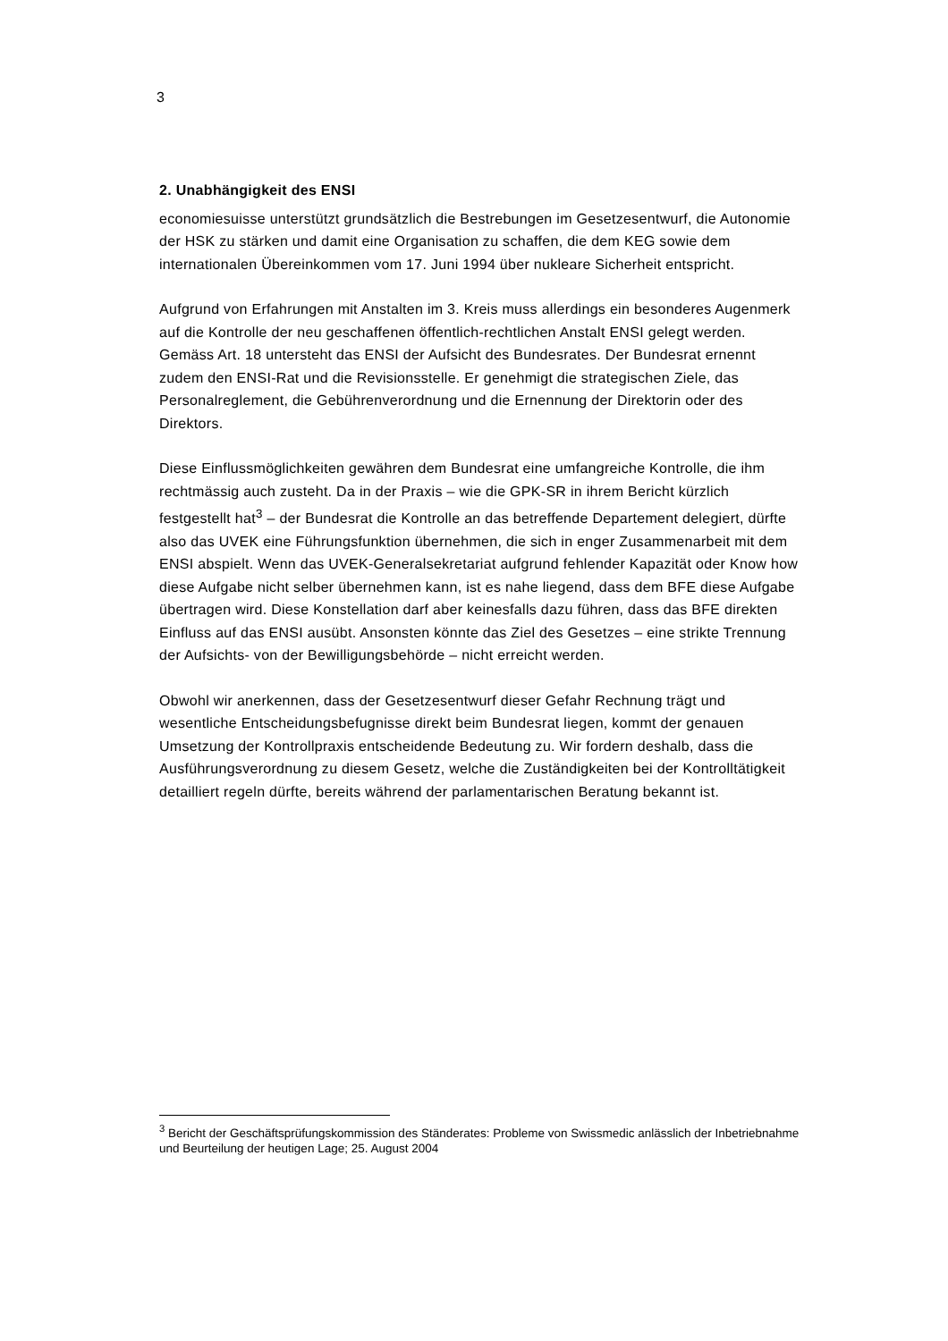3
2. Unabhängigkeit des ENSI
economiesuisse unterstützt grundsätzlich die Bestrebungen im Gesetzesentwurf, die Autonomie der HSK zu stärken und damit eine Organisation zu schaffen, die dem KEG sowie dem internationalen Übereinkommen vom 17. Juni 1994 über nukleare Sicherheit entspricht.
Aufgrund von Erfahrungen mit Anstalten im 3. Kreis muss allerdings ein besonderes Augenmerk auf die Kontrolle der neu geschaffenen öffentlich-rechtlichen Anstalt ENSI gelegt werden. Gemäss Art. 18 untersteht das ENSI der Aufsicht des Bundesrates. Der Bundesrat ernennt zudem den ENSI-Rat und die Revisionsstelle. Er genehmigt die strategischen Ziele, das Personalreglement, die Gebührenverordnung und die Ernennung der Direktorin oder des Direktors.
Diese Einflussmöglichkeiten gewähren dem Bundesrat eine umfangreiche Kontrolle, die ihm rechtmässig auch zusteht. Da in der Praxis – wie die GPK-SR in ihrem Bericht kürzlich festgestellt hat<sup>3</sup> – der Bundesrat die Kontrolle an das betreffende Departement delegiert, dürfte also das UVEK eine Führungsfunktion übernehmen, die sich in enger Zusammenarbeit mit dem ENSI abspielt. Wenn das UVEK-Generalsekretariat aufgrund fehlender Kapazität oder Know how diese Aufgabe nicht selber übernehmen kann, ist es nahe liegend, dass dem BFE diese Aufgabe übertragen wird. Diese Konstellation darf aber keinesfalls dazu führen, dass das BFE direkten Einfluss auf das ENSI ausübt. Ansonsten könnte das Ziel des Gesetzes – eine strikte Trennung der Aufsichts- von der Bewilligungsbehörde – nicht erreicht werden.
Obwohl wir anerkennen, dass der Gesetzesentwurf dieser Gefahr Rechnung trägt und wesentliche Entscheidungsbefugnisse direkt beim Bundesrat liegen, kommt der genauen Umsetzung der Kontrollpraxis entscheidende Bedeutung zu. Wir fordern deshalb, dass die Ausführungsverordnung zu diesem Gesetz, welche die Zuständigkeiten bei der Kontrolltätigkeit detailliert regeln dürfte, bereits während der parlamentarischen Beratung bekannt ist.
<sup>3</sup> Bericht der Geschäftsprüfungskommission des Ständerates: Probleme von Swissmedic anlässlich der Inbetriebnahme und Beurteilung der heutigen Lage; 25. August 2004